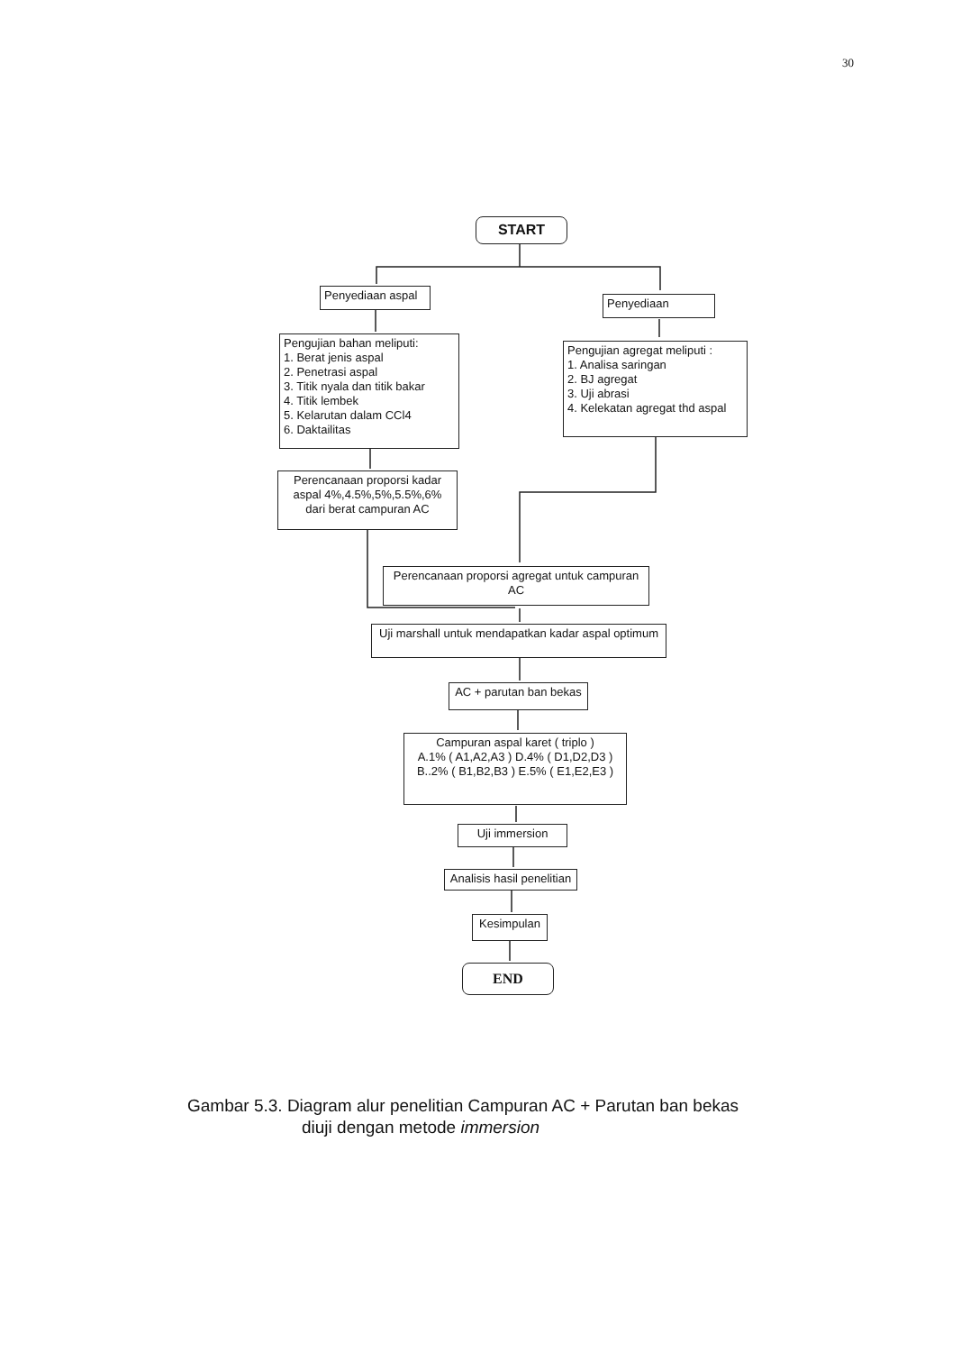30
START
Penyediaan aspal
Penyediaan
Pengujian bahan meliputi:
1. Berat jenis aspal
2. Penetrasi aspal
3. Titik nyala dan titik bakar
4. Titik lembek
5. Kelarutan dalam CCl4
6. Daktailitas
Pengujian agregat meliputi :
1. Analisa saringan
2. BJ agregat
3. Uji abrasi
4. Kelekatan agregat thd aspal
Perencanaan proporsi kadar aspal 4%,4.5%,5%,5.5%,6% dari berat campuran AC
Perencanaan proporsi agregat untuk campuran AC
Uji marshall untuk mendapatkan kadar aspal optimum
AC + parutan ban bekas
Campuran aspal karet ( triplo )
A.1% ( A1,A2,A3 ) D.4% ( D1,D2,D3 )
B..2% ( B1,B2,B3 ) E.5% ( E1,E2,E3 )
Uji immersion
Analisis hasil penelitian
Kesimpulan
END
Gambar 5.3. Diagram alur penelitian Campuran AC + Parutan ban bekas
diuji dengan metode immersion